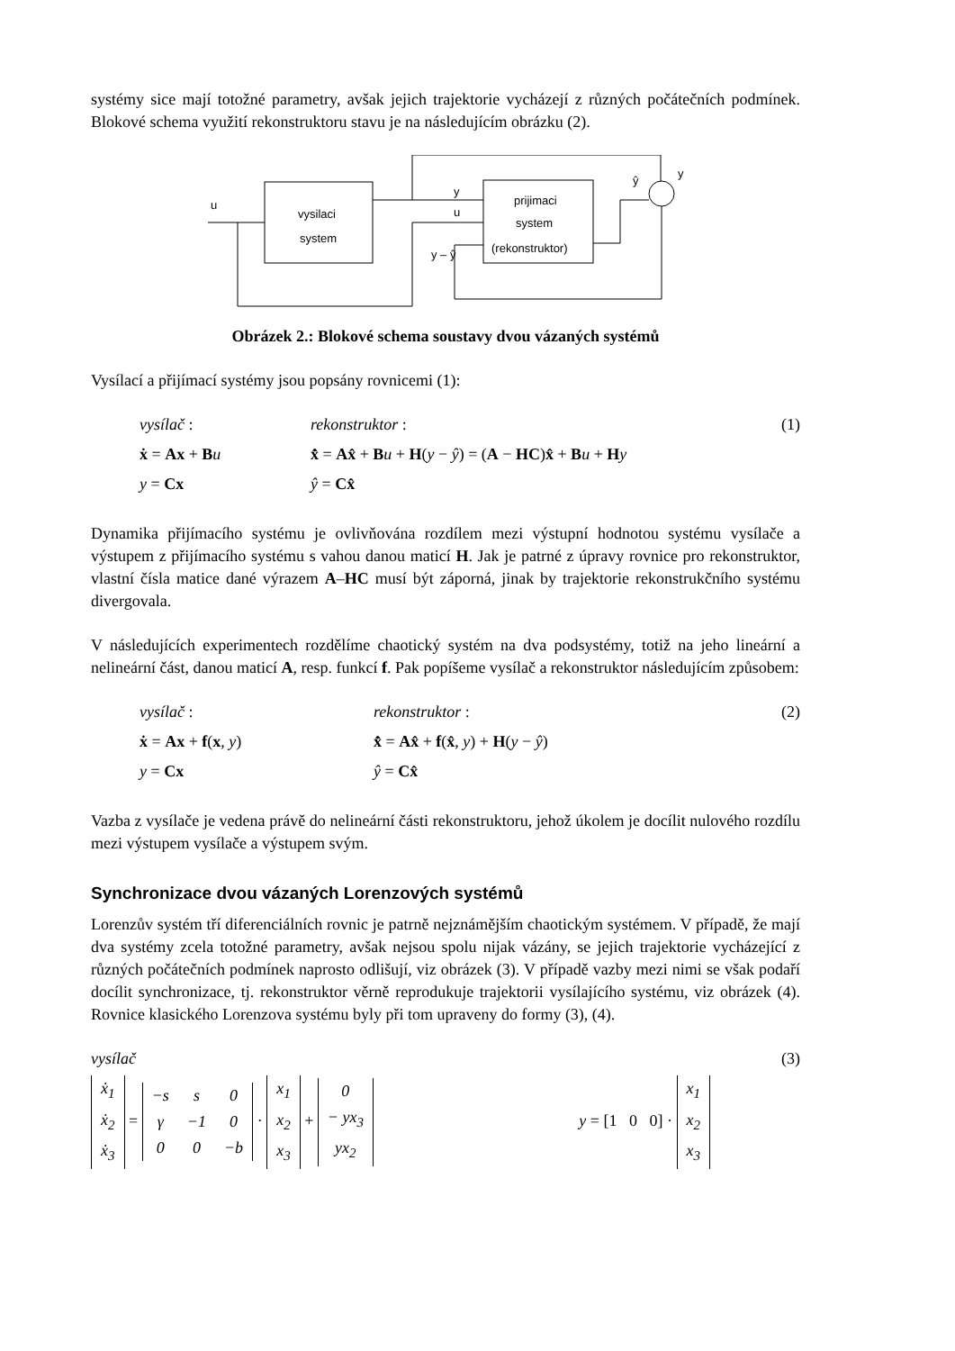systémy sice mají totožné parametry, avšak jejich trajektorie vycházejí z různých počátečních podmínek. Blokové schema využití rekonstruktoru stavu je na následujícím obrázku (2).
u
vysilaci
system
y
u
y – ŷ
prijimaci
system
(rekonstruktor)
ŷ
y
Obrázek 2.: Blokové schema soustavy dvou vázaných systémů
Vysílací a přijímací systémy jsou popsány rovnicemi (1):
vysílač : rekonstruktor : (1) ẋ = Ax + Bu x̂̇ = Ax̂ + Bu + H(y − ŷ) = (A − HC)x̂ + Bu + Hy y = Cx ŷ = Cx̂
Dynamika přijímacího systému je ovlivňována rozdílem mezi výstupní hodnotou systému vysílače a výstupem z přijímacího systému s vahou danou maticí H. Jak je patrné z úpravy rovnice pro rekonstruktor, vlastní čísla matice dané výrazem A–HC musí být záporná, jinak by trajektorie rekonstrukčního systému divergovala.
V následujících experimentech rozdělíme chaotický systém na dva podsystémy, totiž na jeho lineární a nelineární část, danou maticí A, resp. funkcí f. Pak popíšeme vysílač a rekonstruktor následujícím způsobem:
vysílač : rekonstruktor : (2) ẋ = Ax + f(x, y) x̂̇ = Ax̂ + f(x̂, y) + H(y − ŷ) y = Cx ŷ = Cx̂
Vazba z vysílače je vedena právě do nelineární části rekonstruktoru, jehož úkolem je docílit nulového rozdílu mezi výstupem vysílače a výstupem svým.
Synchronizace dvou vázaných Lorenzových systémů
Lorenzův systém tří diferenciálních rovnic je patrně nejznámějším chaotickým systémem. V případě, že mají dva systémy zcela totožné parametry, avšak nejsou spolu nijak vázány, se jejich trajektorie vycházející z různých počátečních podmínek naprosto odlišují, viz obrázek (3). V případě vazby mezi nimi se však podaří docílit synchronizace, tj. rekonstruktor věrně reprodukuje trajektorii vysílajícího systému, viz obrázek (4). Rovnice klasického Lorenzova systému byly při tom upraveny do formy (3), (4).
vysílač (3)
| ẋ<sub>1</sub> |
| ẋ<sub>2</sub> |
| ẋ<sub>3</sub> |
=
| −s | s | 0 |
| γ | −1 | 0 |
| 0 | 0 | −b |
·
| x<sub>1</sub> |
| x<sub>2</sub> |
| x<sub>3</sub> |
+
| 0 |
| − yx<sub>3</sub> |
| yx<sub>2</sub> |
y = [1 0 0] ·
| x<sub>1</sub> |
| x<sub>2</sub> |
| x<sub>3</sub> |